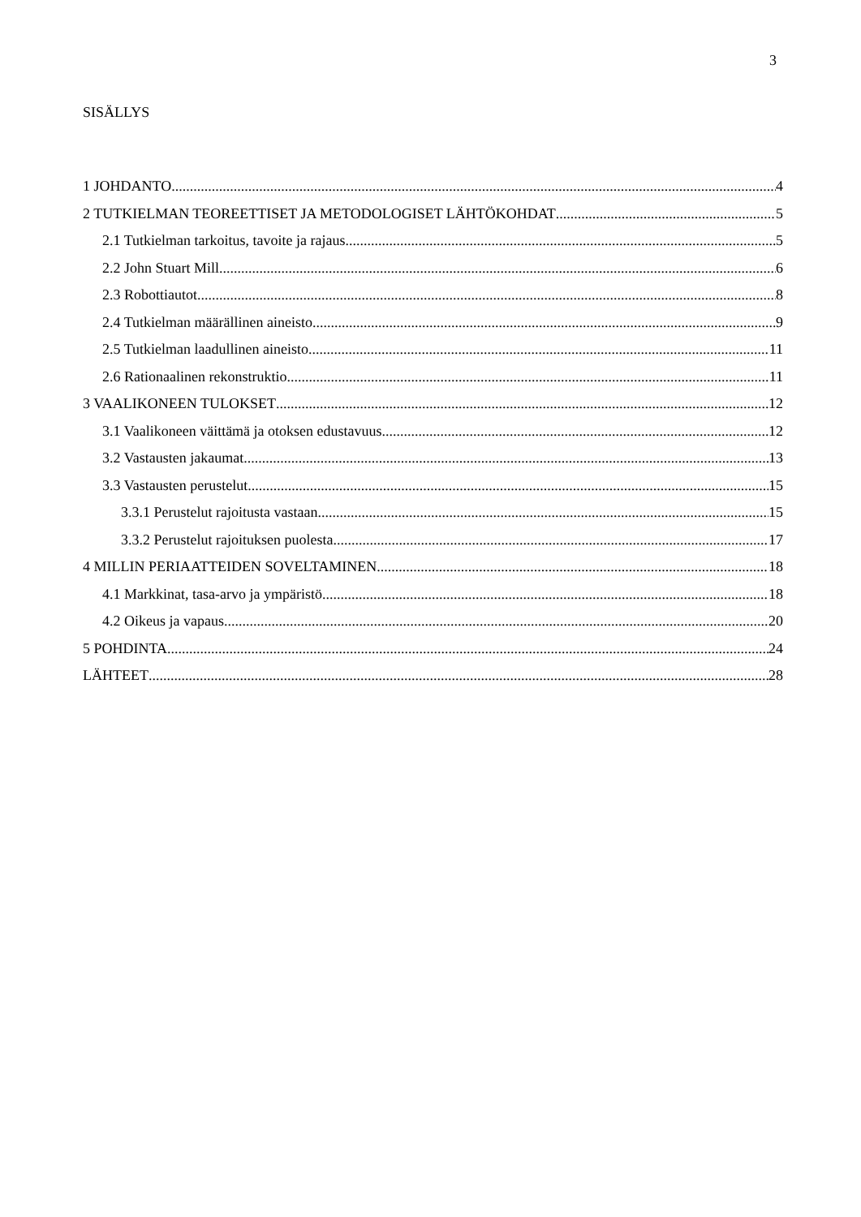3
SISÄLLYS
1 JOHDANTO 4
2 TUTKIELMAN TEOREETTISET JA METODOLOGISET LÄHTÖKOHDAT 5
2.1 Tutkielman tarkoitus, tavoite ja rajaus 5
2.2 John Stuart Mill 6
2.3 Robottiautot 8
2.4 Tutkielman määrällinen aineisto 9
2.5 Tutkielman laadullinen aineisto 11
2.6 Rationaalinen rekonstruktio 11
3 VAALIKONEEN TULOKSET 12
3.1 Vaalikoneen väittämä ja otoksen edustavuus 12
3.2 Vastausten jakaumat 13
3.3 Vastausten perustelut 15
3.3.1 Perustelut rajoitusta vastaan 15
3.3.2 Perustelut rajoituksen puolesta 17
4 MILLIN PERIAATTEIDEN SOVELTAMINEN 18
4.1 Markkinat, tasa-arvo ja ympäristö 18
4.2 Oikeus ja vapaus 20
5 POHDINTA 24
LÄHTEET 28